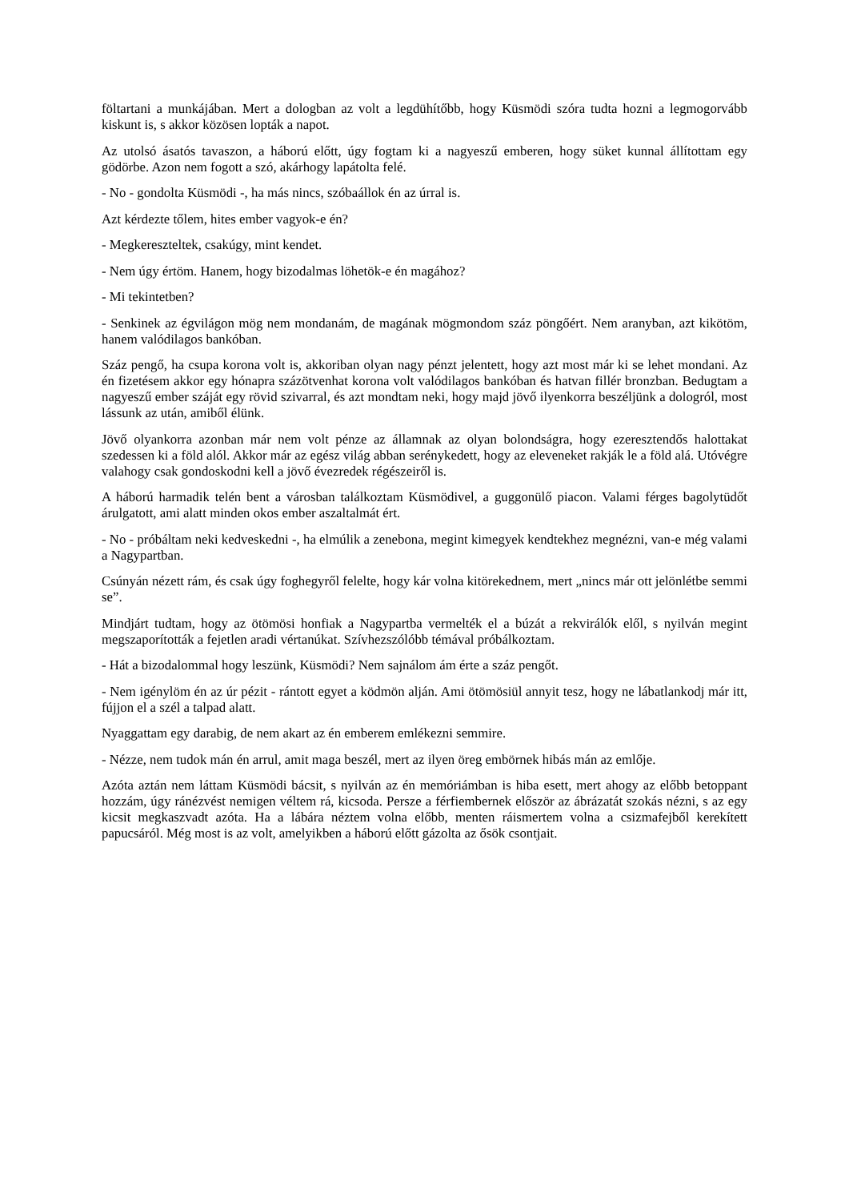föltartani a munkájában. Mert a dologban az volt a legdühítőbb, hogy Küsmödi szóra tudta hozni a legmogorvább kiskunt is, s akkor közösen lopták a napot.
Az utolsó ásatós tavaszon, a háború előtt, úgy fogtam ki a nagyeszű emberen, hogy süket kunnal állítottam egy gödörbe. Azon nem fogott a szó, akárhogy lapátolta felé.
- No - gondolta Küsmödi -, ha más nincs, szóbaállok én az úrral is.
Azt kérdezte tőlem, hites ember vagyok-e én?
- Megkereszteltek, csakúgy, mint kendet.
- Nem úgy értöm. Hanem, hogy bizodalmas löhetök-e én magához?
- Mi tekintetben?
- Senkinek az égvilágon mög nem mondanám, de magának mögmondom száz pöngőért. Nem aranyban, azt kikötöm, hanem valódilagos bankóban.
Száz pengő, ha csupa korona volt is, akkoriban olyan nagy pénzt jelentett, hogy azt most már ki se lehet mondani. Az én fizetésem akkor egy hónapra százötvenhat korona volt valódilagos bankóban és hatvan fillér bronzban. Bedugtam a nagyeszű ember száját egy rövid szivarral, és azt mondtam neki, hogy majd jövő ilyenkorra beszéljünk a dologról, most lássunk az után, amiből élünk.
Jövő olyankorra azonban már nem volt pénze az államnak az olyan bolondságra, hogy ezeresztendős halottakat szedessen ki a föld alól. Akkor már az egész világ abban serénykedett, hogy az eleveneket rakják le a föld alá. Utóvégre valahogy csak gondoskodni kell a jövő évezredek régészeiről is.
A háború harmadik telén bent a városban találkoztam Küsmödivel, a guggonülő piacon. Valami férges bagolytüdőt árulgatott, ami alatt minden okos ember aszaltalmát ért.
- No - próbáltam neki kedveskedni -, ha elmúlik a zenebona, megint kimegyek kendtekhez megnézni, van-e még valami a Nagypartban.
Csúnyán nézett rám, és csak úgy foghegyről felelte, hogy kár volna kitörekednem, mert „nincs már ott jelönlétbe semmi se”.
Mindjárt tudtam, hogy az ötömösi honfiak a Nagypartba vermelték el a búzát a rekvirálók elől, s nyilván megint megszaporították a fejetlen aradi vértanúkat. Szívhezszólóbb témával próbálkoztam.
- Hát a bizodalommal hogy leszünk, Küsmödi? Nem sajnálom ám érte a száz pengőt.
- Nem igénylöm én az úr pézit - rántott egyet a ködmön alján. Ami ötömösiül annyit tesz, hogy ne lábatlankodj már itt, fújjon el a szél a talpad alatt.
Nyaggattam egy darabig, de nem akart az én emberem emlékezni semmire.
- Nézze, nem tudok mán én arrul, amit maga beszél, mert az ilyen öreg embörnek hibás mán az emlője.
Azóta aztán nem láttam Küsmödi bácsit, s nyilván az én memóriámban is hiba esett, mert ahogy az előbb betoppant hozzám, úgy ránézvést nemigen véltem rá, kicsoda. Persze a férfiembernek először az ábrázatát szokás nézni, s az egy kicsit megkaszvadt azóta. Ha a lábára néztem volna előbb, menten ráismertem volna a csizmafejből kerekített papucsáról. Még most is az volt, amelyikben a háború előtt gázolta az ősök csontjait.